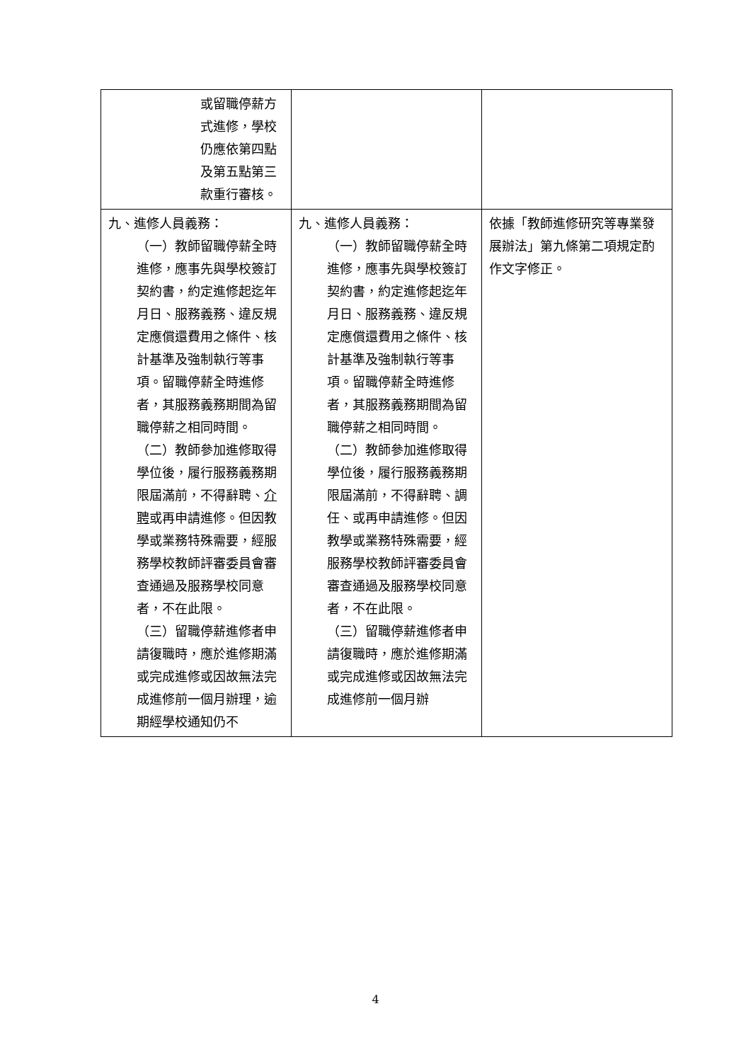| 或留職停薪方式進修，學校仍應依第四點及第五點第三款重行審核。 | | |
| 九、進修人員義務： （一）教師留職停薪全時進修，應事先與學校簽訂契約書，約定進修起迄年月日、服務義務、違反規定應償還費用之條件、核計基準及強制執行等事項。留職停薪全時進修者，其服務義務期間為留職停薪之相同時間。 （二）教師參加進修取得學位後，履行服務義務期限屆滿前，不得辭聘、 介聘 或再申請進修。但因教學或業務特殊需要，經服務學校教師評審委員會審查通過及服務學校同意者，不在此限。 （三）留職停薪進修者申請復職時，應於進修期滿或完成進修或因故無法完成進修前一個月辦理，逾期經學校通知仍不 | 九、進修人員義務： （一）教師留職停薪全時進修，應事先與學校簽訂契約書，約定進修起迄年月日、服務義務、違反規定應償還費用之條件、核計基準及強制執行等事項。留職停薪全時進修者，其服務義務期間為留職停薪之相同時間。 （二）教師參加進修取得學位後，履行服務義務期限屆滿前，不得辭聘、調任、或再申請進修。但因教學或業務特殊需要，經服務學校教師評審委員會審查通過及服務學校同意者，不在此限。 （三）留職停薪進修者申請復職時，應於進修期滿或完成進修或因故無法完成進修前一個月辦 | 依據「教師進修研究等專業發展辦法」第九條第二項規定酌作文字修正。 |
4